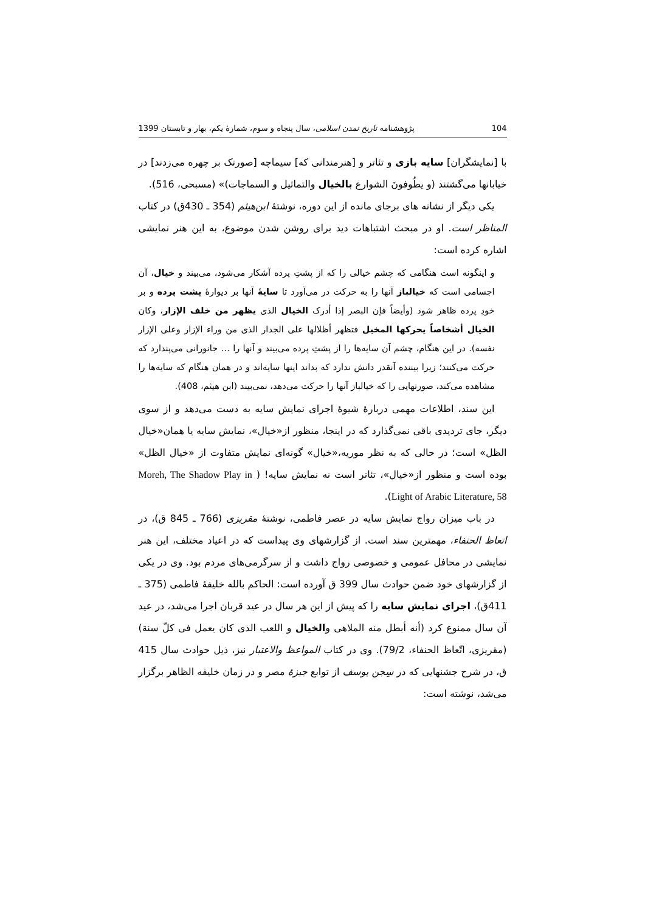104 پژوهشنامه تاریخ تمدن اسلامی، سال پنجاه و سوم، شمارهٔ یکم، بهار و تابستان 1399
با [نمایشگران] سایه بازی و تئاتر و [هنرمندانی که] سیماچه [صورتک بر چهره می‌زدند] در خیابانها می‌گشتند (و یطُوفونَ الشوارع بالخیال والتماثیل و السماجات)» (مسبحی، 516).
یکی دیگر از نشانه های برجای مانده از این دوره، نوشتهٔ ابن‌هیثم (354 ـ 430ق) در کتاب المناظر است. او در مبحث اشتباهات دید برای روشن شدن موضوع، به این هنر نمایشی اشاره کرده است:
و اینگونه است هنگامی که چشم خیالی را که از پشتِ پرده آشکار می‌شود، می‌بیند و خیال، آن اجسامی است که خیالباز آنها را به حرکت در می‌آورد تا سایهٔ آنها بر دیوارهٔ پشت پرده و بر خودِ پرده ظاهر شود (وأیضاً فإن البصر إذا أدرک الخیال الذی یظهر من خلف الإزار، وکان الخیال أشخاصاً یحرکها المخیل فتظهر أظلالها علی الجدار الذی من وراء الإزار وعلی الإزار نفسه). در این هنگام، چشم آن سایه‌ها را از پشتِ پرده می‌بیند و آنها را … جانورانی می‌پندارد که حرکت می‌کنند؛ زیرا بیننده آنقدر دانش ندارد که بداند اینها سایه‌اند و در همان هنگام که سایه‌ها را مشاهده می‌کند، صورتهایی را که خیالباز آنها را حرکت می‌دهد، نمی‌بیند (ابن هیثم، 408).
این سند، اطلاعات مهمی دربارهٔ شیوهٔ اجرای نمایش سایه به دست می‌دهد و از سوی دیگر، جای تردیدی باقی نمی‌گذارد که در اینجا، منظور از«خیال»، نمایش سایه یا همان«خیال الظل» است؛ در حالی که به نظر موریه،«خیال» گونه‌ای نمایش متفاوت از «خیال الظل» بوده است و منظور از«خیال»، تئاتر است نه نمایش سایه! ( Moreh, The Shadow Play in Light of Arabic Literature, 58).
در باب میزان رواج نمایش سایه در عصر فاطمی، نوشتهٔ مقریزی (766 ـ 845 ق)، در اتعاظ الحنفاء، مهمترین سند است. از گزارشهای وی پیداست که در اعیاد مختلف، این هنر نمایشی در محافل عمومی و خصوصی رواج داشت و از سرگرمی‌های مردم بود. وی در یکی از گزارشهای خود ضمن حوادث سال 399 ق آورده است: الحاکم بالله خلیفهٔ فاطمی (375 ـ 411ق)، اجرای نمایش سایه را که پیش از این هر سال در عید قربان اجرا می‌شد، در عید آن سال ممنوع کرد (أنه أبطل منه الملاهی والخیال و اللعب الذی کان یعمل فی کلّ سنة) (مقریزی، اتّعاظ الحنفاء، 79/2). وی در کتاب المواعظ والاعتبار نیز، ذیل حوادث سال 415 ق، در شرح جشنهایی که در سِجن یوسف از توابع جیزهٔ مصر و در زمان خلیفه الظاهر برگزار می‌شد، نوشته است: